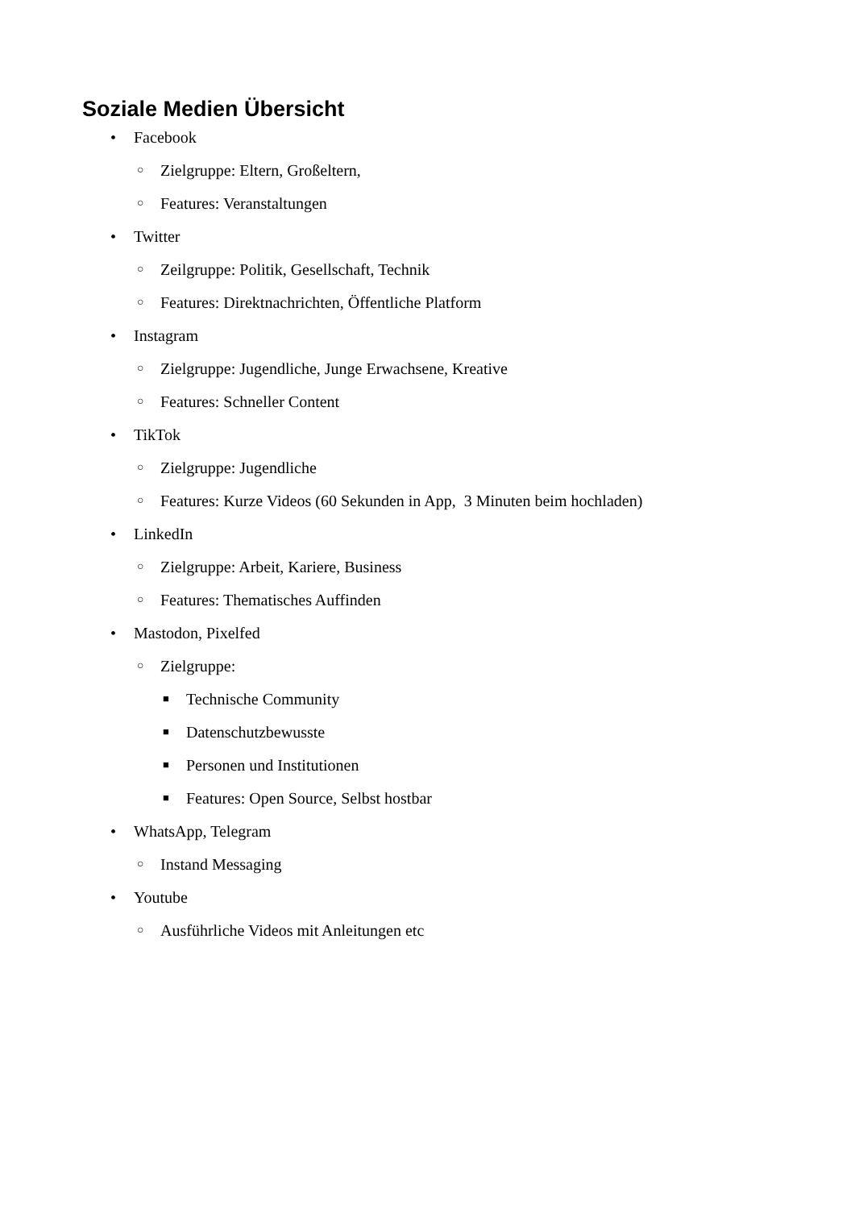Soziale Medien Übersicht
• Facebook
○ Zielgruppe: Eltern, Großeltern,
○ Features: Veranstaltungen
• Twitter
○ Zeilgruppe: Politik, Gesellschaft, Technik
○ Features: Direktnachrichten, Öffentliche Platform
• Instagram
○ Zielgruppe: Jugendliche, Junge Erwachsene, Kreative
○ Features: Schneller Content
• TikTok
○ Zielgruppe: Jugendliche
○ Features: Kurze Videos (60 Sekunden in App, 3 Minuten beim hochladen)
• LinkedIn
○ Zielgruppe: Arbeit, Kariere, Business
○ Features: Thematisches Auffinden
• Mastodon, Pixelfed
○ Zielgruppe:
■ Technische Community
■ Datenschutzbewusste
■ Personen und Institutionen
■ Features: Open Source, Selbst hostbar
• WhatsApp, Telegram
○ Instand Messaging
• Youtube
○ Ausführliche Videos mit Anleitungen etc